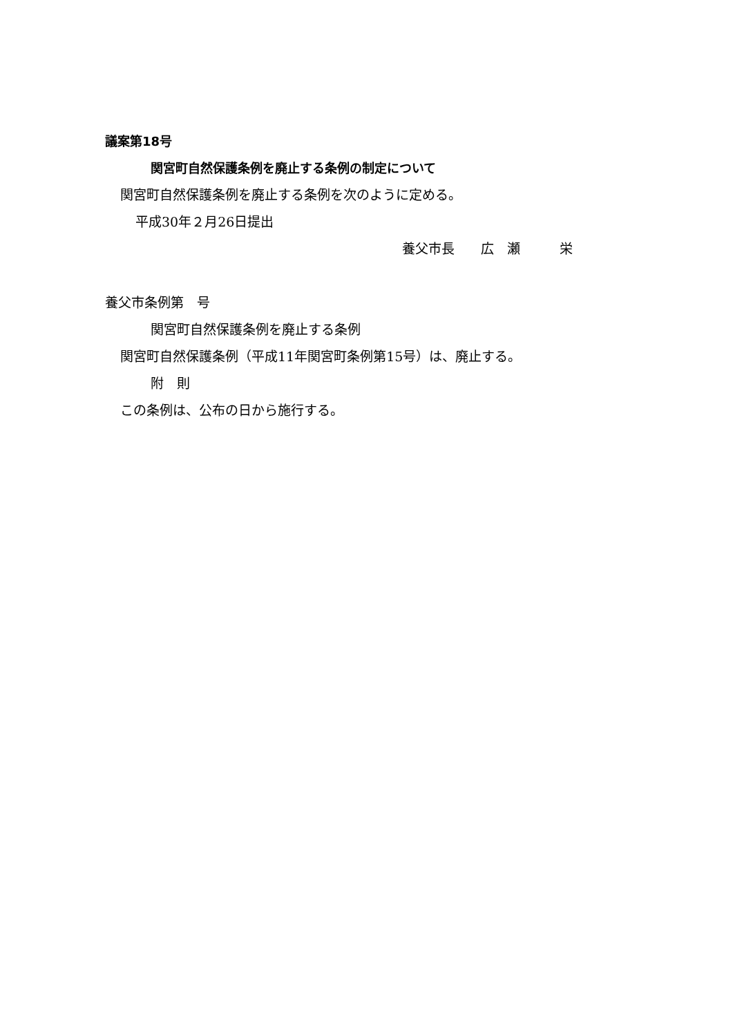議案第18号
関宮町自然保護条例を廃止する条例の制定について
関宮町自然保護条例を廃止する条例を次のように定める。
平成30年２月26日提出
養父市長　　広　瀬　　　栄
養父市条例第　号
関宮町自然保護条例を廃止する条例
関宮町自然保護条例（平成11年関宮町条例第15号）は、廃止する。
附　則
この条例は、公布の日から施行する。